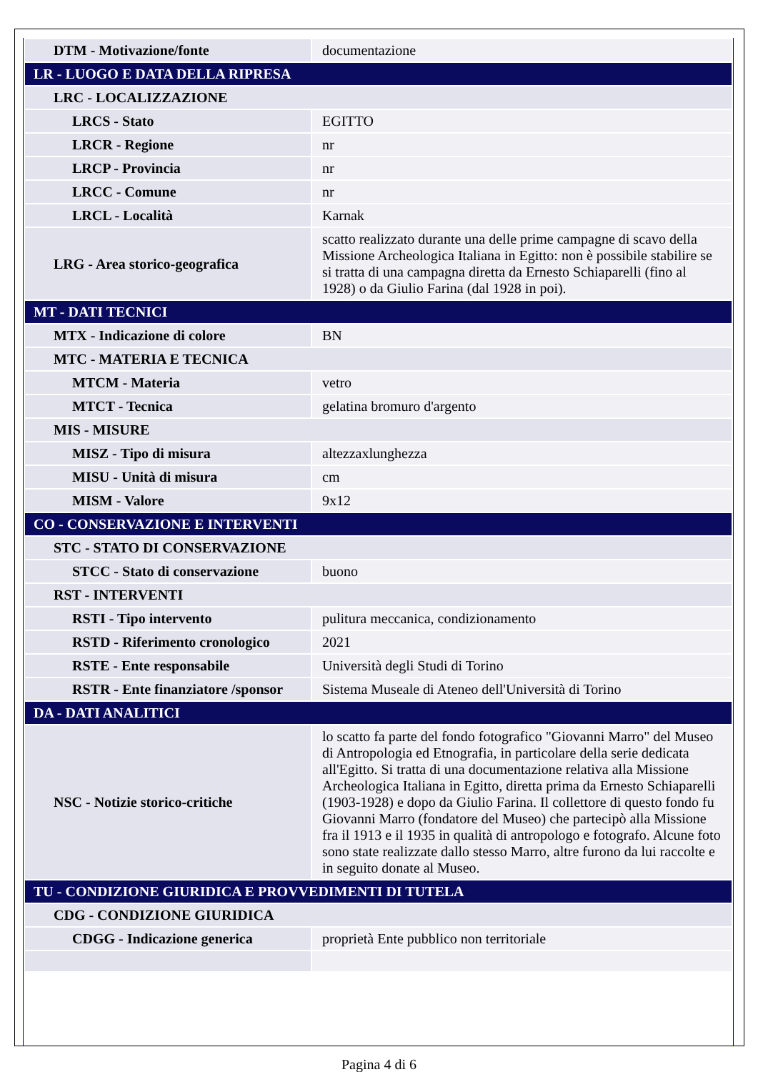| DTM - Motivazione/fonte | documentazione |
| LR - LUOGO E DATA DELLA RIPRESA | |
| LRC - LOCALIZZAZIONE | |
| LRCS - Stato | EGITTO |
| LRCR - Regione | nr |
| LRCP - Provincia | nr |
| LRCC - Comune | nr |
| LRCL - Località | Karnak |
| LRG - Area storico-geografica | scatto realizzato durante una delle prime campagne di scavo della Missione Archeologica Italiana in Egitto: non è possibile stabilire se si tratta di una campagna diretta da Ernesto Schiaparelli (fino al 1928) o da Giulio Farina (dal 1928 in poi). |
| MT - DATI TECNICI | |
| MTX - Indicazione di colore | BN |
| MTC - MATERIA E TECNICA | |
| MTCM - Materia | vetro |
| MTCT - Tecnica | gelatina bromuro d'argento |
| MIS - MISURE | |
| MISZ - Tipo di misura | altezzaxlunghezza |
| MISU - Unità di misura | cm |
| MISM - Valore | 9x12 |
| CO - CONSERVAZIONE E INTERVENTI | |
| STC - STATO DI CONSERVAZIONE | |
| STCC - Stato di conservazione | buono |
| RST - INTERVENTI | |
| RSTI - Tipo intervento | pulitura meccanica, condizionamento |
| RSTD - Riferimento cronologico | 2021 |
| RSTE - Ente responsabile | Università degli Studi di Torino |
| RSTR - Ente finanziatore /sponsor | Sistema Museale di Ateneo dell'Università di Torino |
| DA - DATI ANALITICI | |
| NSC - Notizie storico-critiche | lo scatto fa parte del fondo fotografico "Giovanni Marro" del Museo di Antropologia ed Etnografia, in particolare della serie dedicata all'Egitto. Si tratta di una documentazione relativa alla Missione Archeologica Italiana in Egitto, diretta prima da Ernesto Schiaparelli (1903-1928) e dopo da Giulio Farina. Il collettore di questo fondo fu Giovanni Marro (fondatore del Museo) che partecipò alla Missione fra il 1913 e il 1935 in qualità di antropologo e fotografo. Alcune foto sono state realizzate dallo stesso Marro, altre furono da lui raccolte e in seguito donate al Museo. |
| TU - CONDIZIONE GIURIDICA E PROVVEDIMENTI DI TUTELA | |
| CDG - CONDIZIONE GIURIDICA | |
| CDGG - Indicazione generica | proprietà Ente pubblico non territoriale |
Pagina 4 di 6